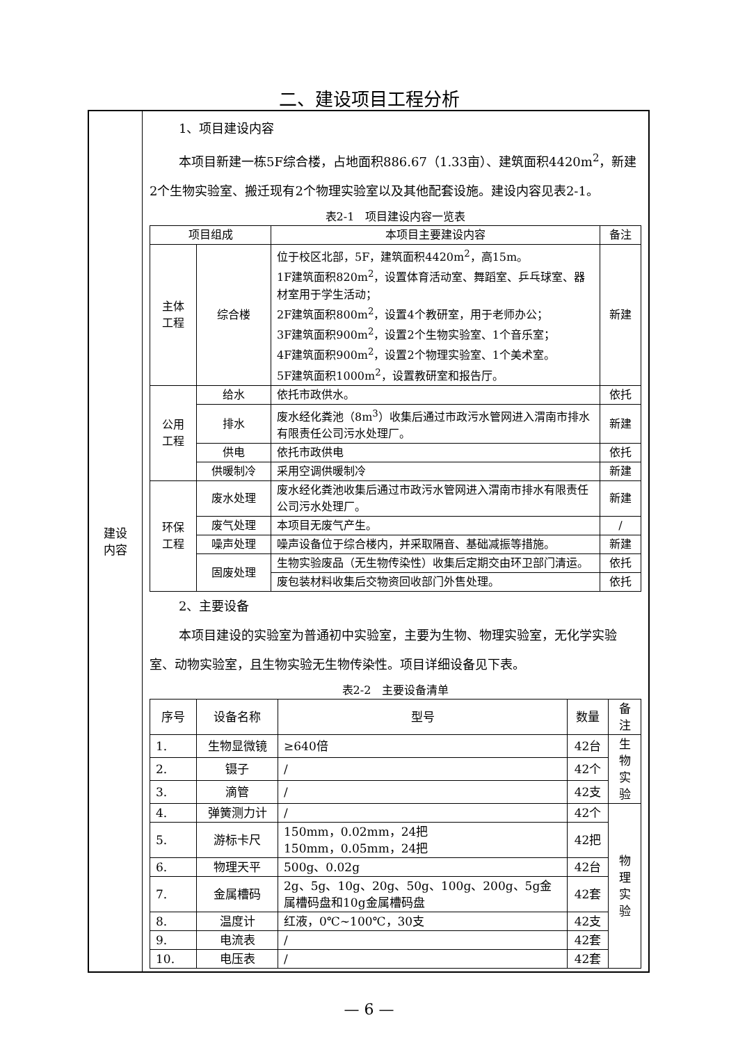二、建设项目工程分析
| 建设 内容 | 1、项目建设内容 本项目新建一栋5F综合楼，占地面积886.67（1.33亩）、建筑面积4420m<sup>2</sup>，新建2个生物实验室、搬迁现有2个物理实验室以及其他配套设施。建设内容见表2-1。 表2-1 项目建设内容一览表 / 项目组成 / / 本项目主要建设内容 / 备注 / / --- / --- / --- / --- / / 主体 工程 / 综合楼 / 位于校区北部，5F，建筑面积4420m<sup>2</sup>，高15m。 1F建筑面积820m<sup>2</sup>，设置体育活动室、舞蹈室、乒乓球室、器材室用于学生活动； 2F建筑面积800m<sup>2</sup>，设置4个教研室，用于老师办公； 3F建筑面积900m<sup>2</sup>，设置2个生物实验室、1个音乐室； 4F建筑面积900m<sup>2</sup>，设置2个物理实验室、1个美术室。 5F建筑面积1000m<sup>2</sup>，设置教研室和报告厅。 / 新建 / / 公用 工程 / 给水 / 依托市政供水。 / 依托 / / / 排水 / 废水经化粪池（8m<sup>3</sup>）收集后通过市政污水管网进入渭南市排水有限责任公司污水处理厂。 / 新建 / / / 供电 / 依托市政供电 / 依托 / / / 供暖制冷 / 采用空调供暖制冷 / 新建 / / 环保 工程 / 废水处理 / 废水经化粪池收集后通过市政污水管网进入渭南市排水有限责任公司污水处理厂。 / 新建 / / / 废气处理 / 本项目无废气产生。 / / / / / 噪声处理 / 噪声设备位于综合楼内，并采取隔音、基础减振等措施。 / 新建 / / / 固废处理 / 生物实验废品（无生物传染性）收集后定期交由环卫部门清运。 / 依托 / / / / 废包装材料收集后交物资回收部门外售处理。 / 依托 / 2、主要设备 本项目建设的实验室为普通初中实验室，主要为生物、物理实验室，无化学实验室、动物实验室，且生物实验无生物传染性。项目详细设备见下表。 表2-2 主要设备清单 / 序号 / 设备名称 / 型号 / 数量 / 备注 / / --- / --- / --- / --- / --- / / 1. / 生物显微镜 / ≥640倍 / 42台 / 生物 实验 / / 2. / 镊子 / / / 42个 / / / 3. / 滴管 / / / 42支 / / / 4. / 弹簧测力计 / / / 42个 / 物理 实验 / / 5. / 游标卡尺 / 150mm，0.02mm，24把 150mm，0.05mm，24把 / 42把 / / / 6. / 物理天平 / 500g、0.02g / 42台 / / / 7. / 金属槽码 / 2g、5g、10g、20g、50g、100g、200g、5g金属槽码盘和10g金属槽码盘 / 42套 / / / 8. / 温度计 / 红液，0℃~100℃，30支 / 42支 / / / 9. / 电流表 / / / 42套 / / / 10. / 电压表 / / / 42套 / / |
— 6 —